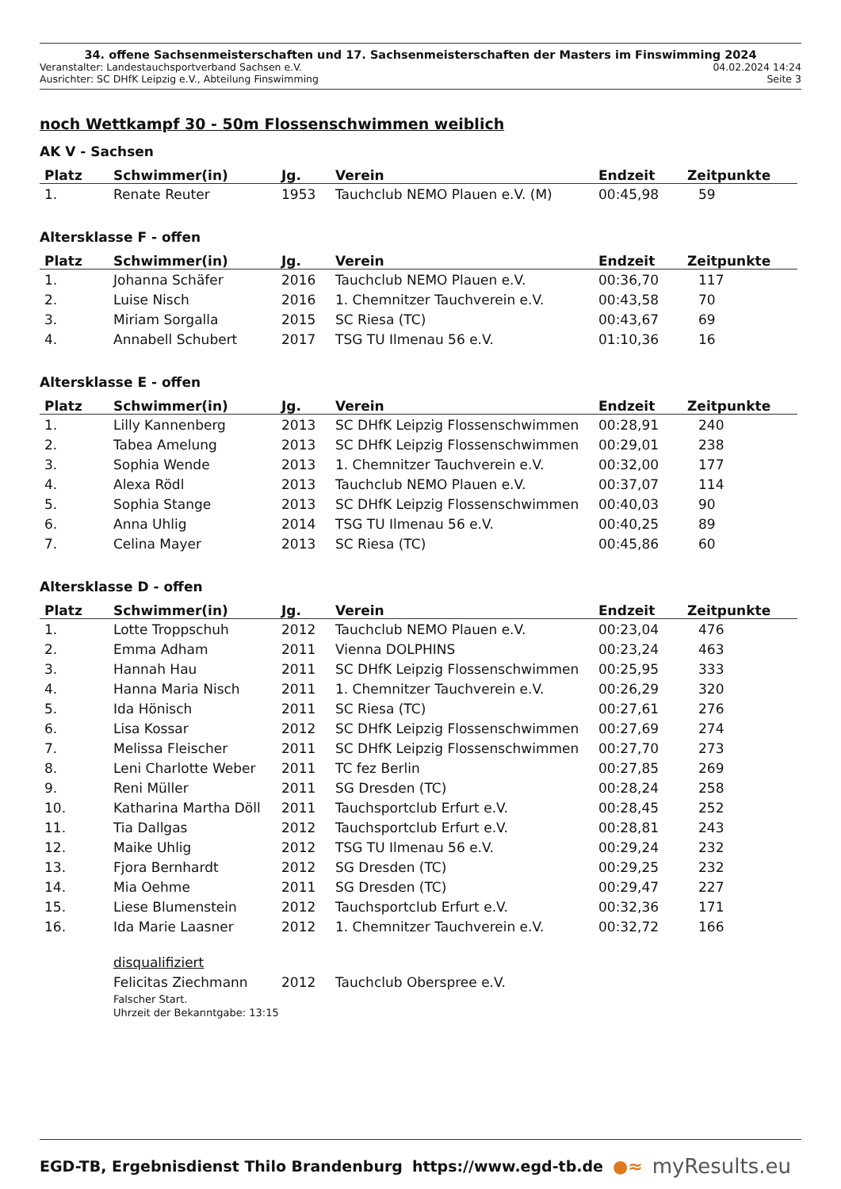34. offene Sachsenmeisterschaften und 17. Sachsenmeisterschaften der Masters im Finswimming 2024
Veranstalter: Landestauchsportverband Sachsen e.V. 04.02.2024 14:24
Ausrichter: SC DHfK Leipzig e.V., Abteilung Finswimming Seite 3
noch Wettkampf 30 - 50m Flossenschwimmen weiblich
AK V - Sachsen
| Platz | Schwimmer(in) | Jg. | Verein | Endzeit | Zeitpunkte |
| --- | --- | --- | --- | --- | --- |
| 1. | Renate Reuter | 1953 | Tauchclub NEMO Plauen e.V. (M) | 00:45,98 | 59 |
Altersklasse F - offen
| Platz | Schwimmer(in) | Jg. | Verein | Endzeit | Zeitpunkte |
| --- | --- | --- | --- | --- | --- |
| 1. | Johanna Schäfer | 2016 | Tauchclub NEMO Plauen e.V. | 00:36,70 | 117 |
| 2. | Luise Nisch | 2016 | 1. Chemnitzer Tauchverein e.V. | 00:43,58 | 70 |
| 3. | Miriam Sorgalla | 2015 | SC Riesa (TC) | 00:43,67 | 69 |
| 4. | Annabell Schubert | 2017 | TSG TU Ilmenau 56 e.V. | 01:10,36 | 16 |
Altersklasse E - offen
| Platz | Schwimmer(in) | Jg. | Verein | Endzeit | Zeitpunkte |
| --- | --- | --- | --- | --- | --- |
| 1. | Lilly Kannenberg | 2013 | SC DHfK Leipzig Flossenschwimmen | 00:28,91 | 240 |
| 2. | Tabea Amelung | 2013 | SC DHfK Leipzig Flossenschwimmen | 00:29,01 | 238 |
| 3. | Sophia Wende | 2013 | 1. Chemnitzer Tauchverein e.V. | 00:32,00 | 177 |
| 4. | Alexa Rödl | 2013 | Tauchclub NEMO Plauen e.V. | 00:37,07 | 114 |
| 5. | Sophia Stange | 2013 | SC DHfK Leipzig Flossenschwimmen | 00:40,03 | 90 |
| 6. | Anna Uhlig | 2014 | TSG TU Ilmenau 56 e.V. | 00:40,25 | 89 |
| 7. | Celina Mayer | 2013 | SC Riesa (TC) | 00:45,86 | 60 |
Altersklasse D - offen
| Platz | Schwimmer(in) | Jg. | Verein | Endzeit | Zeitpunkte |
| --- | --- | --- | --- | --- | --- |
| 1. | Lotte Troppschuh | 2012 | Tauchclub NEMO Plauen e.V. | 00:23,04 | 476 |
| 2. | Emma Adham | 2011 | Vienna DOLPHINS | 00:23,24 | 463 |
| 3. | Hannah Hau | 2011 | SC DHfK Leipzig Flossenschwimmen | 00:25,95 | 333 |
| 4. | Hanna Maria Nisch | 2011 | 1. Chemnitzer Tauchverein e.V. | 00:26,29 | 320 |
| 5. | Ida Hönisch | 2011 | SC Riesa (TC) | 00:27,61 | 276 |
| 6. | Lisa Kossar | 2012 | SC DHfK Leipzig Flossenschwimmen | 00:27,69 | 274 |
| 7. | Melissa Fleischer | 2011 | SC DHfK Leipzig Flossenschwimmen | 00:27,70 | 273 |
| 8. | Leni Charlotte Weber | 2011 | TC fez Berlin | 00:27,85 | 269 |
| 9. | Reni Müller | 2011 | SG Dresden (TC) | 00:28,24 | 258 |
| 10. | Katharina Martha Döll | 2011 | Tauchsportclub Erfurt e.V. | 00:28,45 | 252 |
| 11. | Tia Dallgas | 2012 | Tauchsportclub Erfurt e.V. | 00:28,81 | 243 |
| 12. | Maike Uhlig | 2012 | TSG TU Ilmenau 56 e.V. | 00:29,24 | 232 |
| 13. | Fjora Bernhardt | 2012 | SG Dresden (TC) | 00:29,25 | 232 |
| 14. | Mia Oehme | 2011 | SG Dresden (TC) | 00:29,47 | 227 |
| 15. | Liese Blumenstein | 2012 | Tauchsportclub Erfurt e.V. | 00:32,36 | 171 |
| 16. | Ida Marie Laasner | 2012 | 1. Chemnitzer Tauchverein e.V. | 00:32,72 | 166 |
| | disqualifiziert | | | | |
| | Felicitas Ziechmann | 2012 | Tauchclub Oberspree e.V. | | |
| | Falscher Start. Uhrzeit der Bekanntgabe: 13:15 | | | | |
EGD-TB, Ergebnisdienst Thilo Brandenburg https://www.egd-tb.de ●≈ myResults.eu